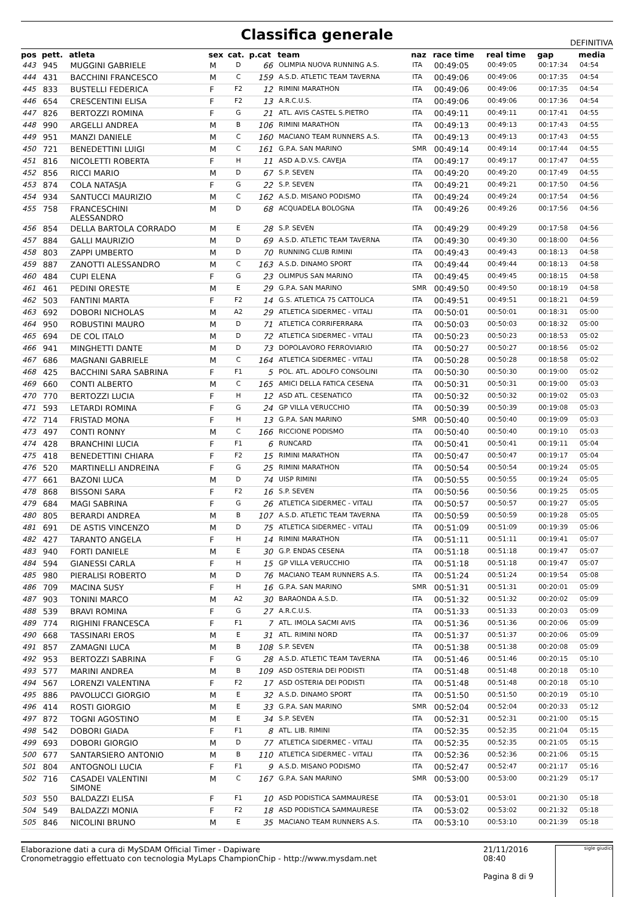Classifica generale
DEFINITIVA
| pos | pett. | atleta | sex | cat. | p.cat | team | naz | race time | real time | gap | media |
| --- | --- | --- | --- | --- | --- | --- | --- | --- | --- | --- | --- |
| 443 | 945 | MUGGINI GABRIELE | M | D | 66 | OLIMPIA NUOVA RUNNING A.S. | ITA | 00:49:05 | 00:49:05 | 00:17:34 | 04:54 |
| 444 | 431 | BACCHINI FRANCESCO | M | C | 159 | A.S.D. ATLETIC TEAM TAVERNA | ITA | 00:49:06 | 00:49:06 | 00:17:35 | 04:54 |
| 445 | 833 | BUSTELLI FEDERICA | F | F2 | 12 | RIMINI MARATHON | ITA | 00:49:06 | 00:49:06 | 00:17:35 | 04:54 |
| 446 | 654 | CRESCENTINI ELISA | F | F2 | 13 | A.R.C.U.S. | ITA | 00:49:06 | 00:49:06 | 00:17:36 | 04:54 |
| 447 | 826 | BERTOZZI ROMINA | F | G | 21 | ATL. AVIS CASTEL S.PIETRO | ITA | 00:49:11 | 00:49:11 | 00:17:41 | 04:55 |
| 448 | 990 | ARGELLI ANDREA | M | B | 106 | RIMINI MARATHON | ITA | 00:49:13 | 00:49:13 | 00:17:43 | 04:55 |
| 449 | 951 | MANZI DANIELE | M | C | 160 | MACIANO TEAM RUNNERS A.S. | ITA | 00:49:13 | 00:49:13 | 00:17:43 | 04:55 |
| 450 | 721 | BENEDETTINI LUIGI | M | C | 161 | G.P.A. SAN MARINO | SMR | 00:49:14 | 00:49:14 | 00:17:44 | 04:55 |
| 451 | 816 | NICOLETTI ROBERTA | F | H | 11 | ASD A.D.V.S. CAVEJA | ITA | 00:49:17 | 00:49:17 | 00:17:47 | 04:55 |
| 452 | 856 | RICCI MARIO | M | D | 67 | S.P. SEVEN | ITA | 00:49:20 | 00:49:20 | 00:17:49 | 04:55 |
| 453 | 874 | COLA NATASJA | F | G | 22 | S.P. SEVEN | ITA | 00:49:21 | 00:49:21 | 00:17:50 | 04:56 |
| 454 | 934 | SANTUCCI MAURIZIO | M | C | 162 | A.S.D. MISANO PODISMO | ITA | 00:49:24 | 00:49:24 | 00:17:54 | 04:56 |
| 455 | 758 | FRANCESCHINI ALESSANDRO | M | D | 68 | ACQUADELA BOLOGNA | ITA | 00:49:26 | 00:49:26 | 00:17:56 | 04:56 |
| 456 | 854 | DELLA BARTOLA CORRADO | M | E | 28 | S.P. SEVEN | ITA | 00:49:29 | 00:49:29 | 00:17:58 | 04:56 |
| 457 | 884 | GALLI MAURIZIO | M | D | 69 | A.S.D. ATLETIC TEAM TAVERNA | ITA | 00:49:30 | 00:49:30 | 00:18:00 | 04:56 |
| 458 | 803 | ZAPPI UMBERTO | M | D | 70 | RUNNING CLUB RIMINI | ITA | 00:49:43 | 00:49:43 | 00:18:13 | 04:58 |
| 459 | 887 | ZANOTTI ALESSANDRO | M | C | 163 | A.S.D. DINAMO SPORT | ITA | 00:49:44 | 00:49:44 | 00:18:13 | 04:58 |
| 460 | 484 | CUPI ELENA | F | G | 23 | OLIMPUS SAN MARINO | ITA | 00:49:45 | 00:49:45 | 00:18:15 | 04:58 |
| 461 | 461 | PEDINI ORESTE | M | E | 29 | G.P.A. SAN MARINO | SMR | 00:49:50 | 00:49:50 | 00:18:19 | 04:58 |
| 462 | 503 | FANTINI MARTA | F | F2 | 14 | G.S. ATLETICA 75 CATTOLICA | ITA | 00:49:51 | 00:49:51 | 00:18:21 | 04:59 |
| 463 | 692 | DOBORI NICHOLAS | M | A2 | 29 | ATLETICA SIDERMEC - VITALI | ITA | 00:50:01 | 00:50:01 | 00:18:31 | 05:00 |
| 464 | 950 | ROBUSTINI MAURO | M | D | 71 | ATLETICA CORRIFERRARA | ITA | 00:50:03 | 00:50:03 | 00:18:32 | 05:00 |
| 465 | 694 | DE COL ITALO | M | D | 72 | ATLETICA SIDERMEC - VITALI | ITA | 00:50:23 | 00:50:23 | 00:18:53 | 05:02 |
| 466 | 941 | MINGHETTI DANTE | M | D | 73 | DOPOLAVORO FERROVIARIO | ITA | 00:50:27 | 00:50:27 | 00:18:56 | 05:02 |
| 467 | 686 | MAGNANI GABRIELE | M | C | 164 | ATLETICA SIDERMEC - VITALI | ITA | 00:50:28 | 00:50:28 | 00:18:58 | 05:02 |
| 468 | 425 | BACCHINI SARA SABRINA | F | F1 | 5 | POL. ATL. ADOLFO CONSOLINI | ITA | 00:50:30 | 00:50:30 | 00:19:00 | 05:02 |
| 469 | 660 | CONTI ALBERTO | M | C | 165 | AMICI DELLA FATICA CESENA | ITA | 00:50:31 | 00:50:31 | 00:19:00 | 05:03 |
| 470 | 770 | BERTOZZI LUCIA | F | H | 12 | ASD ATL. CESENATICO | ITA | 00:50:32 | 00:50:32 | 00:19:02 | 05:03 |
| 471 | 593 | LETARDI ROMINA | F | G | 24 | GP VILLA VERUCCHIO | ITA | 00:50:39 | 00:50:39 | 00:19:08 | 05:03 |
| 472 | 714 | FRISTAD MONA | F | H | 13 | G.P.A. SAN MARINO | SMR | 00:50:40 | 00:50:40 | 00:19:09 | 05:03 |
| 473 | 497 | CONTI RONNY | M | C | 166 | RICCIONE PODISMO | ITA | 00:50:40 | 00:50:40 | 00:19:10 | 05:03 |
| 474 | 428 | BRANCHINI LUCIA | F | F1 | 6 | RUNCARD | ITA | 00:50:41 | 00:50:41 | 00:19:11 | 05:04 |
| 475 | 418 | BENEDETTINI CHIARA | F | F2 | 15 | RIMINI MARATHON | ITA | 00:50:47 | 00:50:47 | 00:19:17 | 05:04 |
| 476 | 520 | MARTINELLI ANDREINA | F | G | 25 | RIMINI MARATHON | ITA | 00:50:54 | 00:50:54 | 00:19:24 | 05:05 |
| 477 | 661 | BAZONI LUCA | M | D | 74 | UISP RIMINI | ITA | 00:50:55 | 00:50:55 | 00:19:24 | 05:05 |
| 478 | 868 | BISSONI SARA | F | F2 | 16 | S.P. SEVEN | ITA | 00:50:56 | 00:50:56 | 00:19:25 | 05:05 |
| 479 | 684 | MAGI SABRINA | F | G | 26 | ATLETICA SIDERMEC - VITALI | ITA | 00:50:57 | 00:50:57 | 00:19:27 | 05:05 |
| 480 | 805 | BERARDI ANDREA | M | B | 107 | A.S.D. ATLETIC TEAM TAVERNA | ITA | 00:50:59 | 00:50:59 | 00:19:28 | 05:05 |
| 481 | 691 | DE ASTIS VINCENZO | M | D | 75 | ATLETICA SIDERMEC - VITALI | ITA | 00:51:09 | 00:51:09 | 00:19:39 | 05:06 |
| 482 | 427 | TARANTO ANGELA | F | H | 14 | RIMINI MARATHON | ITA | 00:51:11 | 00:51:11 | 00:19:41 | 05:07 |
| 483 | 940 | FORTI DANIELE | M | E | 30 | G.P. ENDAS CESENA | ITA | 00:51:18 | 00:51:18 | 00:19:47 | 05:07 |
| 484 | 594 | GIANESSI CARLA | F | H | 15 | GP VILLA VERUCCHIO | ITA | 00:51:18 | 00:51:18 | 00:19:47 | 05:07 |
| 485 | 980 | PIERALISI ROBERTO | M | D | 76 | MACIANO TEAM RUNNERS A.S. | ITA | 00:51:24 | 00:51:24 | 00:19:54 | 05:08 |
| 486 | 709 | MACINA SUSY | F | H | 16 | G.P.A. SAN MARINO | SMR | 00:51:31 | 00:51:31 | 00:20:01 | 05:09 |
| 487 | 903 | TONINI MARCO | M | A2 | 30 | BARAONDA A.S.D. | ITA | 00:51:32 | 00:51:32 | 00:20:02 | 05:09 |
| 488 | 539 | BRAVI ROMINA | F | G | 27 | A.R.C.U.S. | ITA | 00:51:33 | 00:51:33 | 00:20:03 | 05:09 |
| 489 | 774 | RIGHINI FRANCESCA | F | F1 | 7 | ATL. IMOLA SACMI AVIS | ITA | 00:51:36 | 00:51:36 | 00:20:06 | 05:09 |
| 490 | 668 | TASSINARI EROS | M | E | 31 | ATL. RIMINI NORD | ITA | 00:51:37 | 00:51:37 | 00:20:06 | 05:09 |
| 491 | 857 | ZAMAGNI LUCA | M | B | 108 | S.P. SEVEN | ITA | 00:51:38 | 00:51:38 | 00:20:08 | 05:09 |
| 492 | 953 | BERTOZZI SABRINA | F | G | 28 | A.S.D. ATLETIC TEAM TAVERNA | ITA | 00:51:46 | 00:51:46 | 00:20:15 | 05:10 |
| 493 | 577 | MARINI ANDREA | M | B | 109 | ASD OSTERIA DEI PODISTI | ITA | 00:51:48 | 00:51:48 | 00:20:18 | 05:10 |
| 494 | 567 | LORENZI VALENTINA | F | F2 | 17 | ASD OSTERIA DEI PODISTI | ITA | 00:51:48 | 00:51:48 | 00:20:18 | 05:10 |
| 495 | 886 | PAVOLUCCI GIORGIO | M | E | 32 | A.S.D. DINAMO SPORT | ITA | 00:51:50 | 00:51:50 | 00:20:19 | 05:10 |
| 496 | 414 | ROSTI GIORGIO | M | E | 33 | G.P.A. SAN MARINO | SMR | 00:52:04 | 00:52:04 | 00:20:33 | 05:12 |
| 497 | 872 | TOGNI AGOSTINO | M | E | 34 | S.P. SEVEN | ITA | 00:52:31 | 00:52:31 | 00:21:00 | 05:15 |
| 498 | 542 | DOBORI GIADA | F | F1 | 8 | ATL. LIB. RIMINI | ITA | 00:52:35 | 00:52:35 | 00:21:04 | 05:15 |
| 499 | 693 | DOBORI GIORGIO | M | D | 77 | ATLETICA SIDERMEC - VITALI | ITA | 00:52:35 | 00:52:35 | 00:21:05 | 05:15 |
| 500 | 677 | SANTARSIERO ANTONIO | M | B | 110 | ATLETICA SIDERMEC - VITALI | ITA | 00:52:36 | 00:52:36 | 00:21:06 | 05:15 |
| 501 | 804 | ANTOGNOLI LUCIA | F | F1 | 9 | A.S.D. MISANO PODISMO | ITA | 00:52:47 | 00:52:47 | 00:21:17 | 05:16 |
| 502 | 716 | CASADEI VALENTINI SIMONE | M | C | 167 | G.P.A. SAN MARINO | SMR | 00:53:00 | 00:53:00 | 00:21:29 | 05:17 |
| 503 | 550 | BALDAZZI ELISA | F | F1 | 10 | ASD PODISTICA SAMMAURESE | ITA | 00:53:01 | 00:53:01 | 00:21:30 | 05:18 |
| 504 | 549 | BALDAZZI MONIA | F | F2 | 18 | ASD PODISTICA SAMMAURESE | ITA | 00:53:02 | 00:53:02 | 00:21:32 | 05:18 |
| 505 | 846 | NICOLINI BRUNO | M | E | 35 | MACIANO TEAM RUNNERS A.S. | ITA | 00:53:10 | 00:53:10 | 00:21:39 | 05:18 |
Elaborazione dati a cura di MySDAM Official Timer - Dapiware
Cronometraggio effettuato con tecnologia MyLaps ChampionChip - http://www.mysdam.net
21/11/2016 08:40
Pagina 8 di 9
sigle giudici